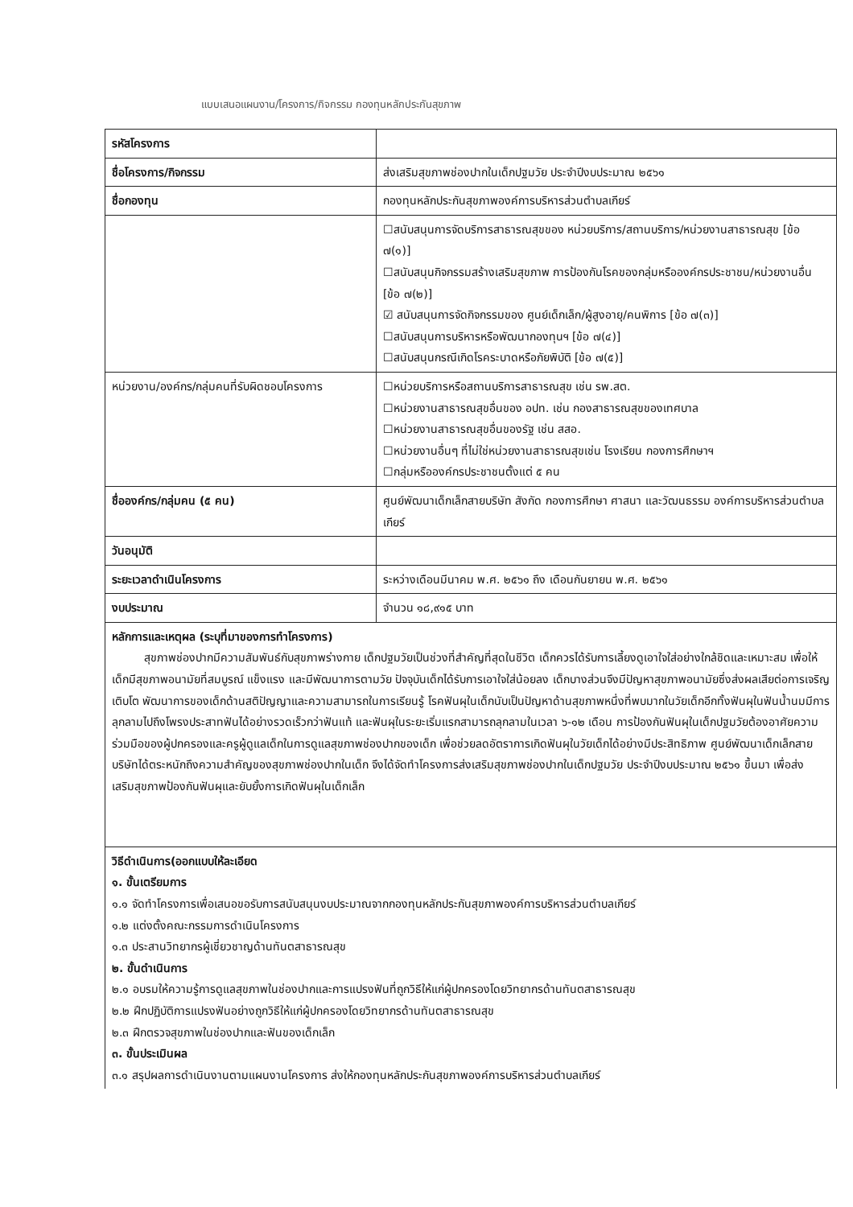แบบเสนอแผนงาน/โครงการ/กิจกรรม กองทุนหลักประกันสุขภาพ
| รหัสโครงการ | |
| ชื่อโครงการ/กิจกรรม | ส่งเสริมสุขภาพช่องปากในเด็กปฐมวัย ประจำปีงบประมาณ ๒๕๖๑ |
| ชื่อกองทุน | กองทุนหลักประกันสุขภาพองค์การบริหารส่วนตำบลเกียร์ |
| | ☐สนับสนุนการจัดบริการสาธารณสุขของ หน่วยบริการ/สถานบริการ/หน่วยงานสาธารณสุข [ข้อ ๗(๑)] ☐สนับสนุนกิจกรรมสร้างเสริมสุขภาพ การป้องกันโรคของกลุ่มหรือองค์กรประชาชน/หน่วยงานอื่น [ข้อ ๗(๒)] ☑ สนับสนุนการจัดกิจกรรมของ ศูนย์เด็กเล็ก/ผู้สูงอายุ/คนพิการ [ข้อ ๗(๓)] ☐สนับสนุนการบริหารหรือพัฒนากองทุนฯ [ข้อ ๗(๔)] ☐สนับสนุนกรณีเกิดโรคระบาดหรือภัยพิบัติ [ข้อ ๗(๕)] |
| หน่วยงาน/องค์กร/กลุ่มคนที่รับผิดชอบโครงการ | ☐หน่วยบริการหรือสถานบริการสาธารณสุข เช่น รพ.สต. ☐หน่วยงานสาธารณสุขอื่นของ อปท. เช่น กองสาธารณสุขของเทศบาล ☐หน่วยงานสาธารณสุขอื่นของรัฐ เช่น สสอ. ☐หน่วยงานอื่นๆ ที่ไม่ใช่หน่วยงานสาธารณสุขเช่น โรงเรียน กองการศึกษาฯ ☐กลุ่มหรือองค์กรประชาชนตั้งแต่ ๕ คน |
| ชื่อองค์กร/กลุ่มคน (๕ คน) | ศูนย์พัฒนาเด็กเล็กสายบริษัท สังกัด กองการศึกษา ศาสนา และวัฒนธรรม องค์การบริหารส่วนตำบลเกียร์ |
| วันอนุมัติ | |
| ระยะเวลาดำเนินโครงการ | ระหว่างเดือนมีนาคม พ.ศ. ๒๕๖๑ ถึง เดือนกันยายน พ.ศ. ๒๕๖๑ |
| งบประมาณ | จำนวน ๑๘,๙๑๕ บาท |
| หลักการและเหตุผล (ระบุที่มาของการทำโครงการ) สุขภาพช่องปากมีความสัมพันธ์กับสุขภาพร่างกาย เด็กปฐมวัยเป็นช่วงที่สำคัญที่สุดในชีวิต เด็กควรได้รับการเลี้ยงดูเอาใจใส่อย่างใกล้ชิดและเหมาะสม เพื่อให้เด็กมีสุขภาพอนามัยที่สมบูรณ์ แข็งแรง และมีพัฒนาการตามวัย ปัจจุบันเด็กได้รับการเอาใจใส่น้อยลง เด็กบางส่วนจึงมีปัญหาสุขภาพอนามัยซึ่งส่งผลเสียต่อการเจริญเติบโต พัฒนาการของเด็กด้านสติปัญญาและความสามารถในการเรียนรู้ โรคฟันผุในเด็กนับเป็นปัญหาด้านสุขภาพหนึ่งที่พบมากในวัยเด็กอีกทั้งฟันผุในฟันน้ำนมมีการลุกลามไปถึงโพรงประสาทฟันได้อย่างรวดเร็วกว่าฟันแท้ และฟันผุในระยะเริ่มแรกสามารถลุกลามในเวลา ๖-๑๒ เดือน การป้องกันฟันผุในเด็กปฐมวัยต้องอาศัยความร่วมมือของผู้ปกครองและครูผู้ดูแลเด็กในการดูแลสุขภาพช่องปากของเด็ก เพื่อช่วยลดอัตราการเกิดฟันผุในวัยเด็กได้อย่างมีประสิทธิภาพ ศูนย์พัฒนาเด็กเล็กสายบริษัทได้ตระหนักถึงความสำคัญของสุขภาพช่องปากในเด็ก จึงได้จัดทำโครงการส่งเสริมสุขภาพช่องปากในเด็กปฐมวัย ประจำปีงบประมาณ ๒๕๖๑ ขึ้นมา เพื่อส่งเสริมสุขภาพป้องกันฟันผุและยับยั้งการเกิดฟันผุในเด็กเล็ก | |
| วิธีดำเนินการ(ออกแบบให้ละเอียด ๑. ขั้นเตรียมการ ๑.๑ จัดทำโครงการเพื่อเสนอขอรับการสนับสนุนงบประมาณจากกองทุนหลักประกันสุขภาพองค์การบริหารส่วนตำบลเกียร์ ๑.๒ แต่งตั้งคณะกรรมการดำเนินโครงการ ๑.๓ ประสานวิทยากรผู้เชี่ยวชาญด้านทันตสาธารณสุข ๒. ขั้นดำเนินการ ๒.๑ อบรมให้ความรู้การดูแลสุขภาพในช่องปากและการแปรงฟันที่ถูกวิธีให้แก่ผู้ปกครองโดยวิทยากรด้านทันตสาธารณสุข ๒.๒ ฝึกปฏิบัติการแปรงฟันอย่างถูกวิธีให้แก่ผู้ปกครองโดยวิทยากรด้านทันตสาธารณสุข ๒.๓ ฝึกตรวจสุขภาพในช่องปากและฟันของเด็กเล็ก ๓. ขั้นประเมินผล ๓.๑ สรุปผลการดำเนินงานตามแผนงานโครงการ ส่งให้กองทุนหลักประกันสุขภาพองค์การบริหารส่วนตำบลเกียร์ | |